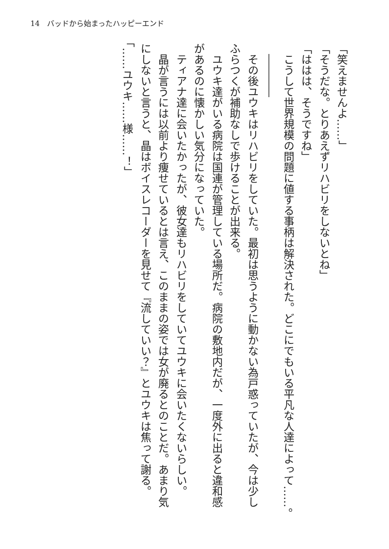14　バッドから始まったハッピーエンド
「笑えませんよ……」
「そうだな。とりあえずリハビリをしないとね」
「ははは、そうですね」
　こうして世界規模の問題に値する事柄は解決された。どこにでもいる平凡な人達によって……。
　――――
　その後ユウキはリハビリをしていた。最初は思うように動かない為戸惑っていたが、今は少しふらつくが補助なしで歩けることが出来る。
　ユウキ達がいる病院は国連が管理している場所だ。病院の敷地内だが、一度外に出ると違和感があるのに懐かしい気分になっていた。
　ティアナ達に会いたかったが、彼女達もリハビリをしていてユウキに会いたくないらしい。
　晶が言うには以前より痩せているとは言え、このままの姿では女が廃るとのことだ。あまり気にしないと言うと、晶はボイスレコーダーを見せて『流していい？』とユウキは焦って謝る。
「……ユウキ……様……！」